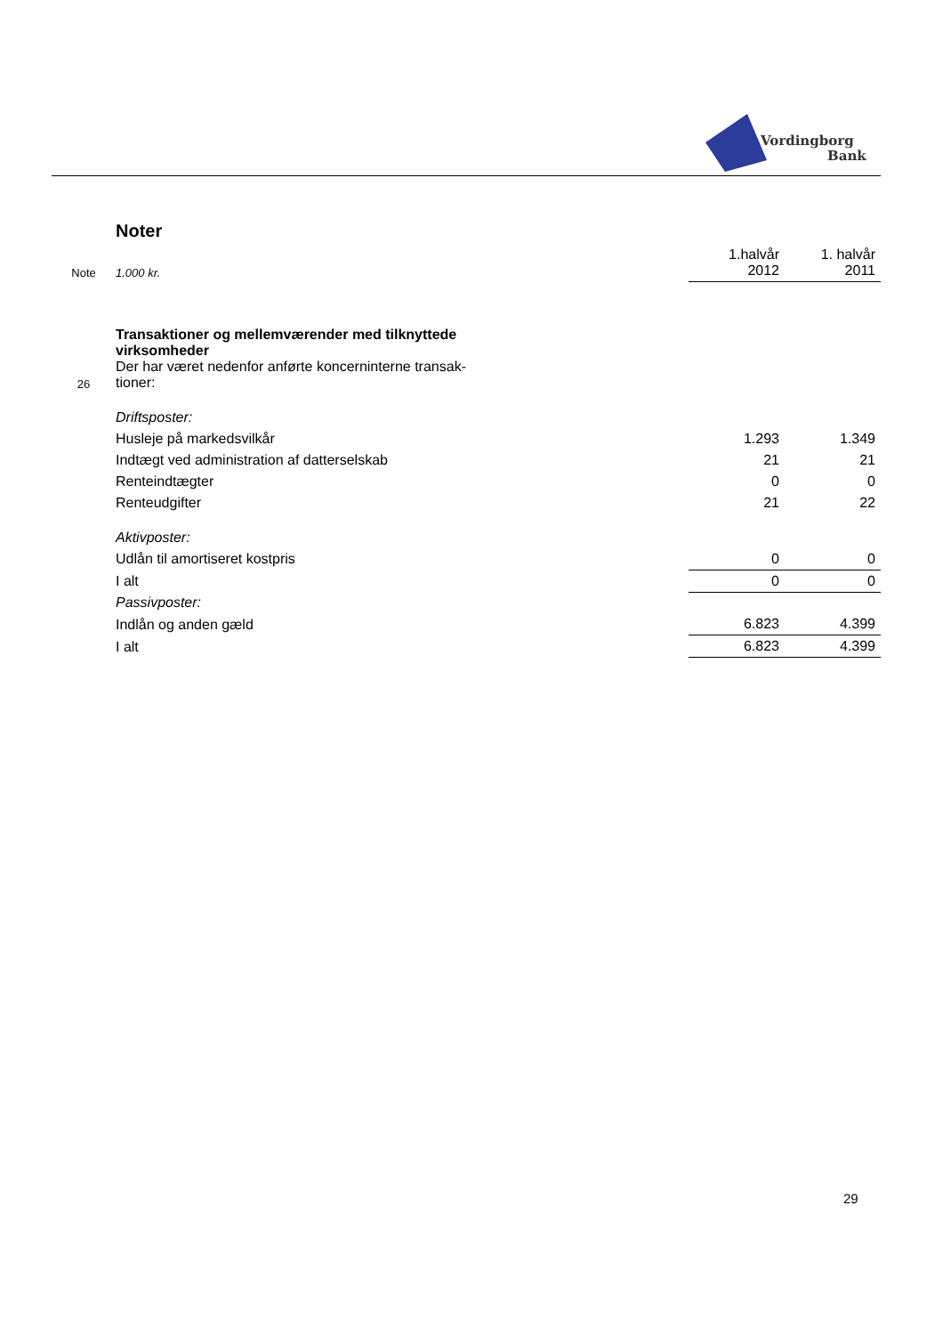Vordingborg
Bank
| | Noter | | |
| Note | 1.000 kr. | 1.halvår 2012 | 1. halvår 2011 |
| 26 | Transaktioner og mellemværender med tilknyttede virksomheder Der har været nedenfor anførte koncerninterne transak- tioner: | | |
| | Driftsposter: | | |
| | Husleje på markedsvilkår | 1.293 | 1.349 |
| | Indtægt ved administration af datterselskab | 21 | 21 |
| | Renteindtægter | 0 | 0 |
| | Renteudgifter | 21 | 22 |
| | Aktivposter: | | |
| | Udlån til amortiseret kostpris | 0 | 0 |
| | I alt | 0 | 0 |
| | Passivposter: | | |
| | Indlån og anden gæld | 6.823 | 4.399 |
| | I alt | 6.823 | 4.399 |
29